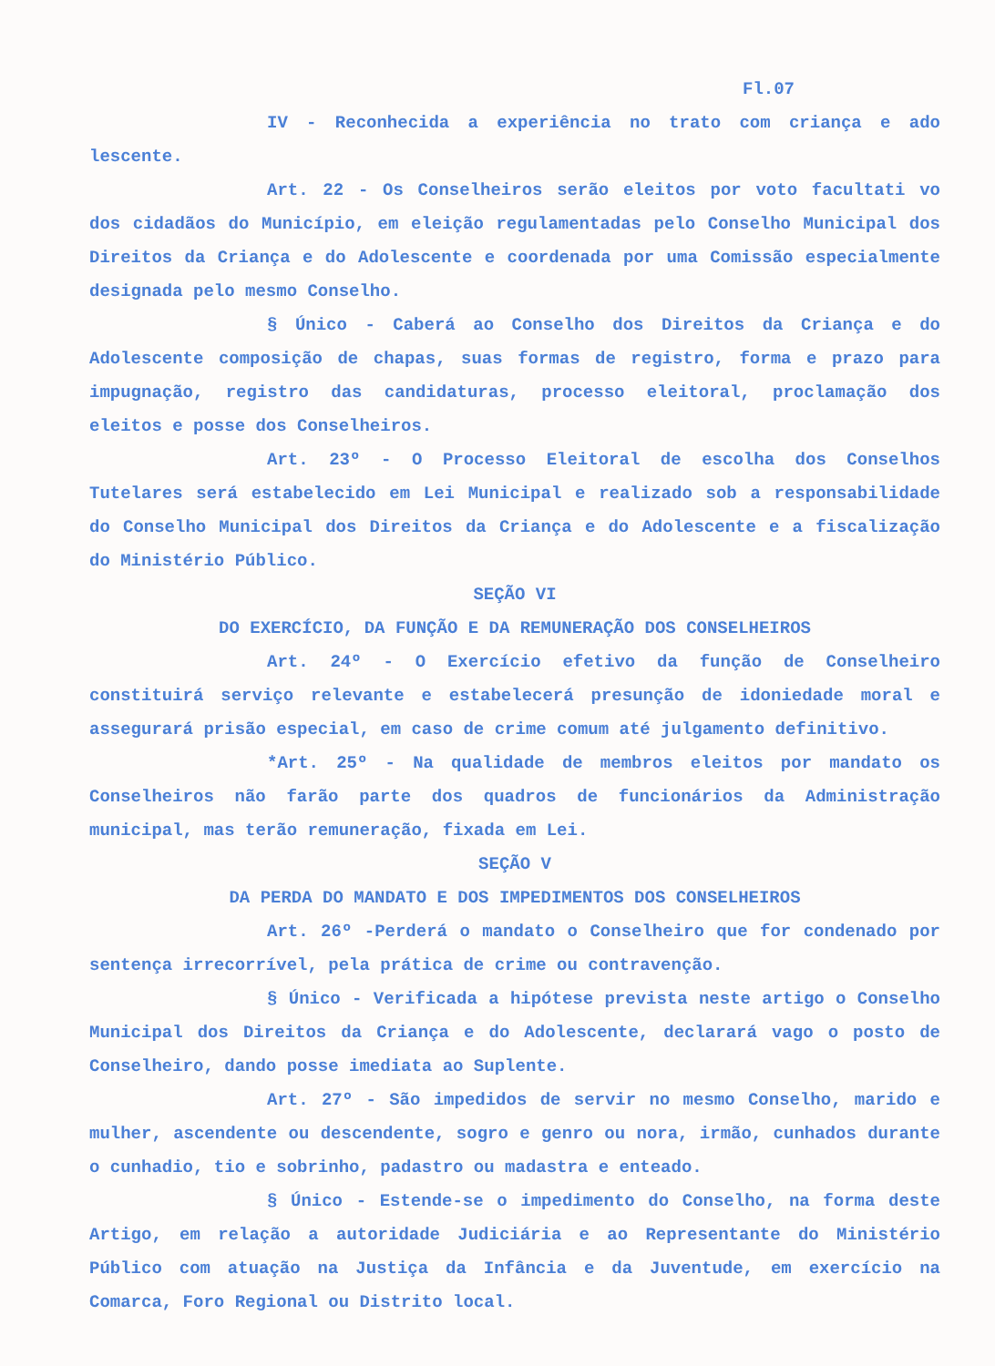Fl.07
IV - Reconhecida a experiência no trato com criança e ado lescente.
Art. 22 - Os Conselheiros serão eleitos por voto facultati vo dos cidadãos do Município, em eleição regulamentadas pelo Conselho Municipal dos Direitos da Criança e do Adolescente e coordenada por uma Comissão especialmente designada pelo mesmo Conselho.
§ Único - Caberá ao Conselho dos Direitos da Criança e do Adolescente composição de chapas, suas formas de registro, forma e prazo para impugnação, registro das candidaturas, processo eleitoral, proclamação dos eleitos e posse dos Conselheiros.
Art. 23º - O Processo Eleitoral de escolha dos Conselhos Tutelares será estabelecido em Lei Municipal e realizado sob a responsabilidade do Conselho Municipal dos Direitos da Criança e do Adolescente e a fiscalização do Ministério Público.
SEÇÃO VI
DO EXERCÍCIO, DA FUNÇÃO E DA REMUNERAÇÃO DOS CONSELHEIROS
Art. 24º - O Exercício efetivo da função de Conselheiro constituirá serviço relevante e estabelecerá presunção de idoniedade moral e assegurará prisão especial, em caso de crime comum até julgamento definitivo.
*Art. 25º - Na qualidade de membros eleitos por mandato os Conselheiros não farão parte dos quadros de funcionários da Administração municipal, mas terão remuneração, fixada em Lei.
SEÇÃO V
DA PERDA DO MANDATO E DOS IMPEDIMENTOS DOS CONSELHEIROS
Art. 26º -Perderá o mandato o Conselheiro que for condenado por sentença irrecorrível, pela prática de crime ou contravenção.
§ Único - Verificada a hipótese prevista neste artigo o Conselho Municipal dos Direitos da Criança e do Adolescente, declarará vago o posto de Conselheiro, dando posse imediata ao Suplente.
Art. 27º - São impedidos de servir no mesmo Conselho, marido e mulher, ascendente ou descendente, sogro e genro ou nora, irmão, cunhados durante o cunhadio, tio e sobrinho, padastro ou madastra e enteado.
§ Único - Estende-se o impedimento do Conselho, na forma deste Artigo, em relação a autoridade Judiciária e ao Representante do Ministério Público com atuação na Justiça da Infância e da Juventude, em exercício na Comarca, Foro Regional ou Distrito local.